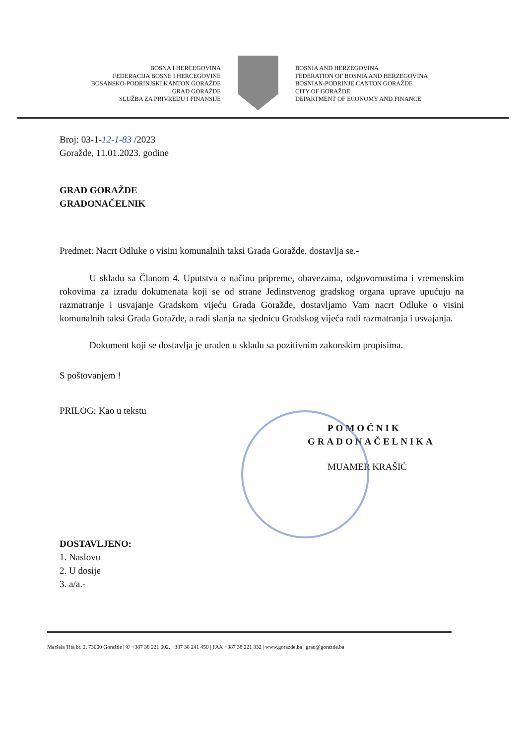BOSNA I HERCEGOVINA
FEDERACIJA BOSNE I HERCEGOVINE
BOSANSKO-PODRINJSKI KANTON GORAŽDE
GRAD GORAŽDE
SLUŽBA ZA PRIVREDU I FINANSIJE
BOSNIA AND HERZEGOVINA
FEDERATION OF BOSNIA AND HERZEGOVINA
BOSNIAN-PODRINJE CANTON GORAŽDE
CITY OF GORAŽDE
DEPARTMENT OF ECONOMY AND FINANCE
Broj: 03-1-12-1-83 /2023
Goražde, 11.01.2023. godine
GRAD GORAŽDE
GRADONAČELNIK
Predmet: Nacrt Odluke o visini komunalnih taksi Grada Goražde, dostavlja se.-
U skladu sa Članom 4. Uputstva o načinu pripreme, obavezama, odgovornostima i vremenskim rokovima za izradu dokumenata koji se od strane Jedinstvenog gradskog organa uprave upućuju na razmatranje i usvajanje Gradskom vijeću Grada Goražde, dostavljamo Vam nacrt Odluke o visini komunalnih taksi Grada Goražde, a radi slanja na sjednicu Gradskog vijeća radi razmatranja i usvajanja.
Dokument koji se dostavlja je urađen u skladu sa pozitivnim zakonskim propisima.
S poštovanjem !
PRILOG: Kao u tekstu
POMOĆNIK
GRADONAČELNIKA
MUAMER KRAŠIĆ
DOSTAVLJENO:
1. Naslovu
2. U dosije
3. a/a.-
Maršala Tita br. 2, 73000 Goražde | ✆ +387 38 221 002, +387 38 241 450 | FAX +387 38 221 332 | www.gorazde.ba | grad@gorazde.ba